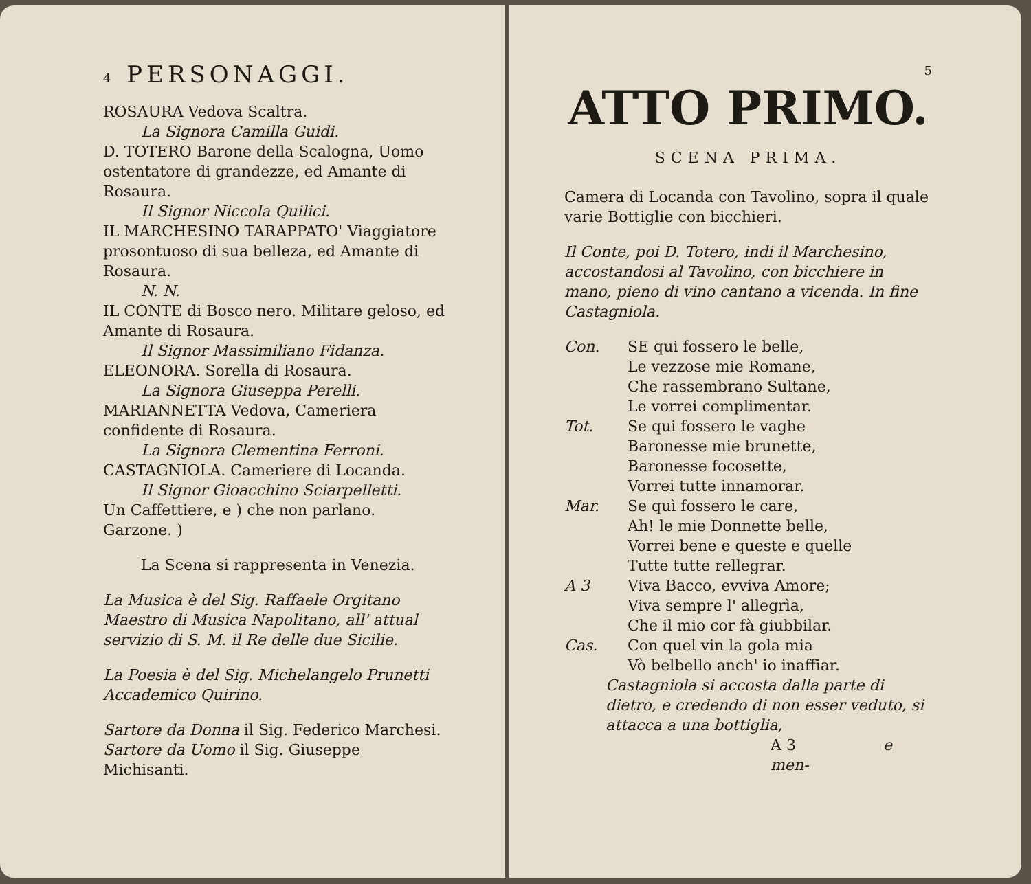4 PERSONAGGI.
ROSAURA Vedova Scaltra.
La Signora Camilla Guidi.
D. TOTERO Barone della Scalogna, Uomo ostentatore di grandezze, ed Amante di Rosaura.
Il Signor Niccola Quilici.
IL MARCHESINO TARAPPATO' Viaggiatore prosontuoso di sua belleza, ed Amante di Rosaura.
N. N.
IL CONTE di Bosco nero. Militare geloso, ed Amante di Rosaura.
Il Signor Massimiliano Fidanza.
ELEONORA. Sorella di Rosaura.
La Signora Giuseppa Perelli.
MARIANNETTA Vedova, Cameriera confidente di Rosaura.
La Signora Clementina Ferroni.
CASTAGNIOLA. Cameriere di Locanda.
Il Signor Gioacchino Sciarpelletti.
Un Caffettiere, e ) che non parlano.
Garzone. )
La Scena si rappresenta in Venezia.
La Musica è del Sig. Raffaele Orgitano Maestro di Musica Napolitano, all' attual servizio di S. M. il Re delle due Sicilie.
La Poesia è del Sig. Michelangelo Prunetti Accademico Quirino.
Sartore da Donna il Sig. Federico Marchesi.
Sartore da Uomo il Sig. Giuseppe Michisanti.
5
ATTO PRIMO.
SCENA PRIMA.
Camera di Locanda con Tavolino, sopra il quale varie Bottiglie con bicchieri.
Il Conte, poi D. Totero, indi il Marchesino, accostandosi al Tavolino, con bicchiere in mano, pieno di vino cantano a vicenda. In fine Castagniola.
Con. SE qui fossero le belle,
Le vezzose mie Romane,
Che rassembrano Sultane,
Le vorrei complimentar.
Tot. Se qui fossero le vaghe
Baronesse mie brunette,
Baronesse focosette,
Vorrei tutte innamorar.
Mar. Se quì fossero le care,
Ah! le mie Donnette belle,
Vorrei bene e queste e quelle
Tutte tutte rellegrar.
A 3 Viva Bacco, evviva Amore;
Viva sempre l' allegrìa,
Che il mio cor fà giubbilar.
Cas. Con quel vin la gola mia
Vò belbello anch' io inaffiar.
Castagniola si accosta dalla parte di dietro, e credendo di non esser veduto, si attacca a una bottiglia,
A 3 e men-